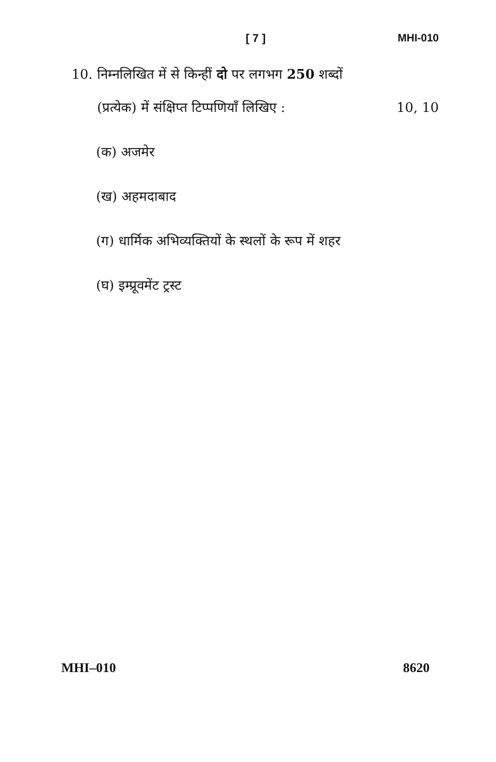[ 7 ] MHI-010
10. निम्नलिखित में से किन्हीं दो पर लगभग 250 शब्दों
(प्रत्येक) में संक्षिप्त टिप्पणियाँ लिखिए : 10, 10
(क) अजमेर
(ख) अहमदाबाद
(ग) धार्मिक अभिव्यक्तियों के स्थलों के रूप में शहर
(घ) इम्प्रूवमेंट ट्रस्ट
MHI–010 8620